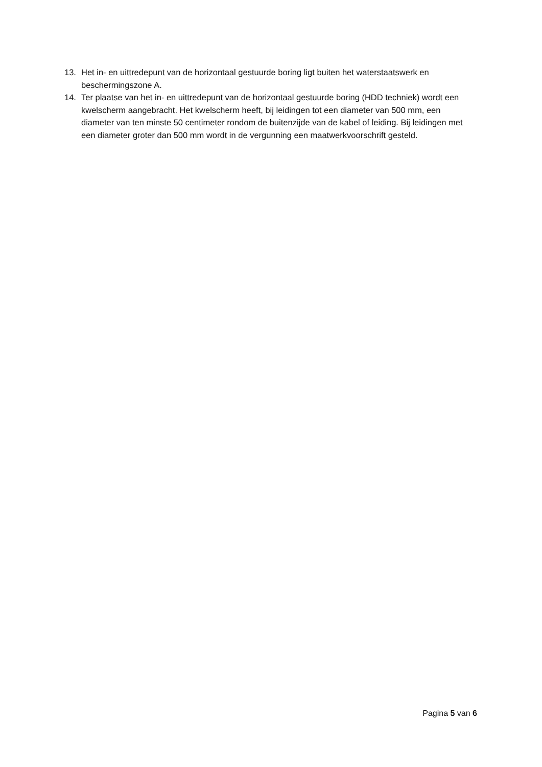13. Het in- en uittredepunt van de horizontaal gestuurde boring ligt buiten het waterstaatswerk en beschermingszone A.
14. Ter plaatse van het in- en uittredepunt van de horizontaal gestuurde boring (HDD techniek) wordt een kwelscherm aangebracht. Het kwelscherm heeft, bij leidingen tot een diameter van 500 mm, een diameter van ten minste 50 centimeter rondom de buitenzijde van de kabel of leiding. Bij leidingen met een diameter groter dan 500 mm wordt in de vergunning een maatwerkvoorschrift gesteld.
Pagina 5 van 6